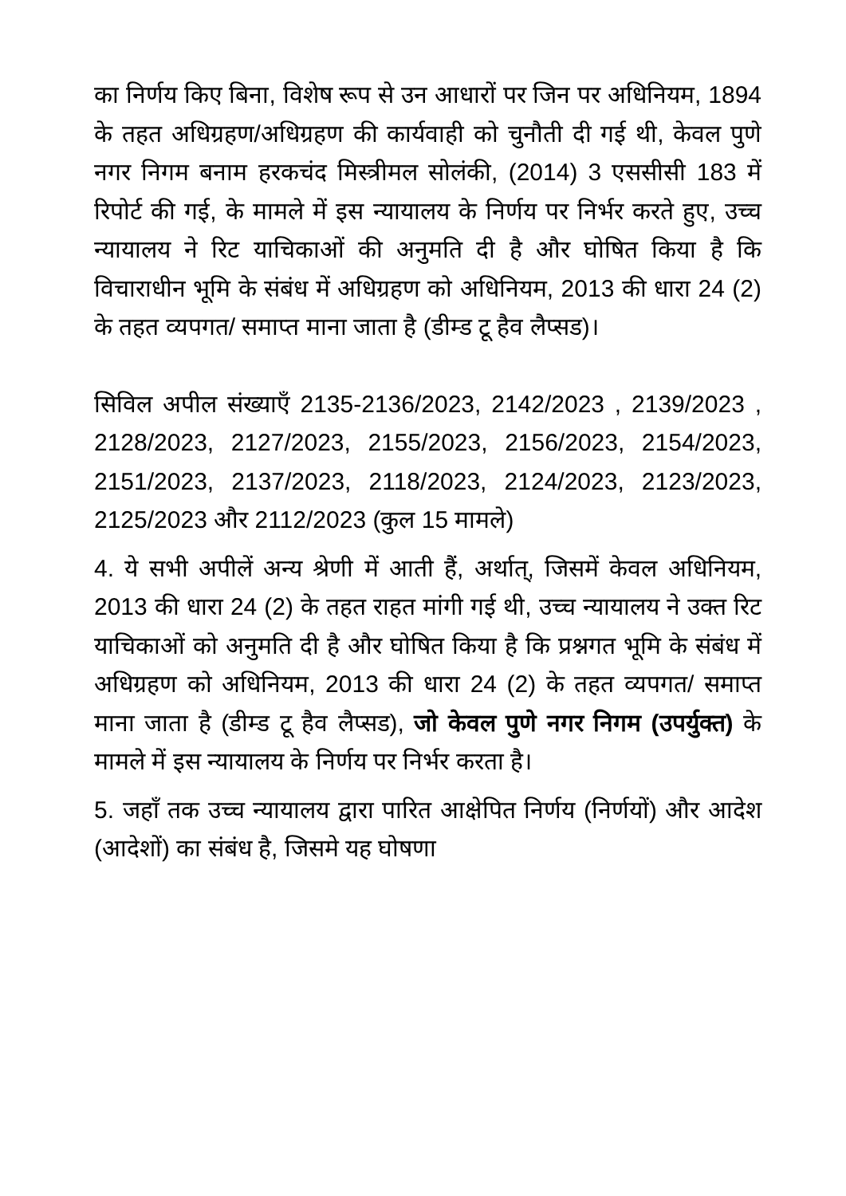का निर्णय किए बिना, विशेष रूप से उन आधारों पर जिन पर अधिनियम, 1894 के तहत अधिग्रहण/अधिग्रहण की कार्यवाही को चुनौती दी गई थी, केवल पुणे नगर निगम बनाम हरकचंद मिस्त्रीमल सोलंकी, (2014) 3 एससीसी 183 में रिपोर्ट की गई, के मामले में इस न्यायालय के निर्णय पर निर्भर करते हुए, उच्च न्यायालय ने रिट याचिकाओं की अनुमति दी है और घोषित किया है कि विचाराधीन भूमि के संबंध में अधिग्रहण को अधिनियम, 2013 की धारा 24 (2) के तहत व्यपगत/ समाप्त माना जाता है (डीम्ड टू हैव लैप्सड)।
सिविल अपील संख्याएँ 2135-2136/2023, 2142/2023 , 2139/2023 , 2128/2023, 2127/2023, 2155/2023, 2156/2023, 2154/2023, 2151/2023, 2137/2023, 2118/2023, 2124/2023, 2123/2023, 2125/2023 और 2112/2023 (कुल 15 मामले)
4. ये सभी अपीलें अन्य श्रेणी में आती हैं, अर्थात्, जिसमें केवल अधिनियम, 2013 की धारा 24 (2) के तहत राहत मांगी गई थी, उच्च न्यायालय ने उक्त रिट याचिकाओं को अनुमति दी है और घोषित किया है कि प्रश्नगत भूमि के संबंध में अधिग्रहण को अधिनियम, 2013 की धारा 24 (2) के तहत व्यपगत/ समाप्त माना जाता है (डीम्ड टू हैव लैप्सड), जो केवल पुणे नगर निगम (उपर्युक्त) के मामले में इस न्यायालय के निर्णय पर निर्भर करता है।
5. जहाँ तक उच्च न्यायालय द्वारा पारित आक्षेपित निर्णय (निर्णयों) और आदेश (आदेशों) का संबंध है, जिसमे यह घोषणा